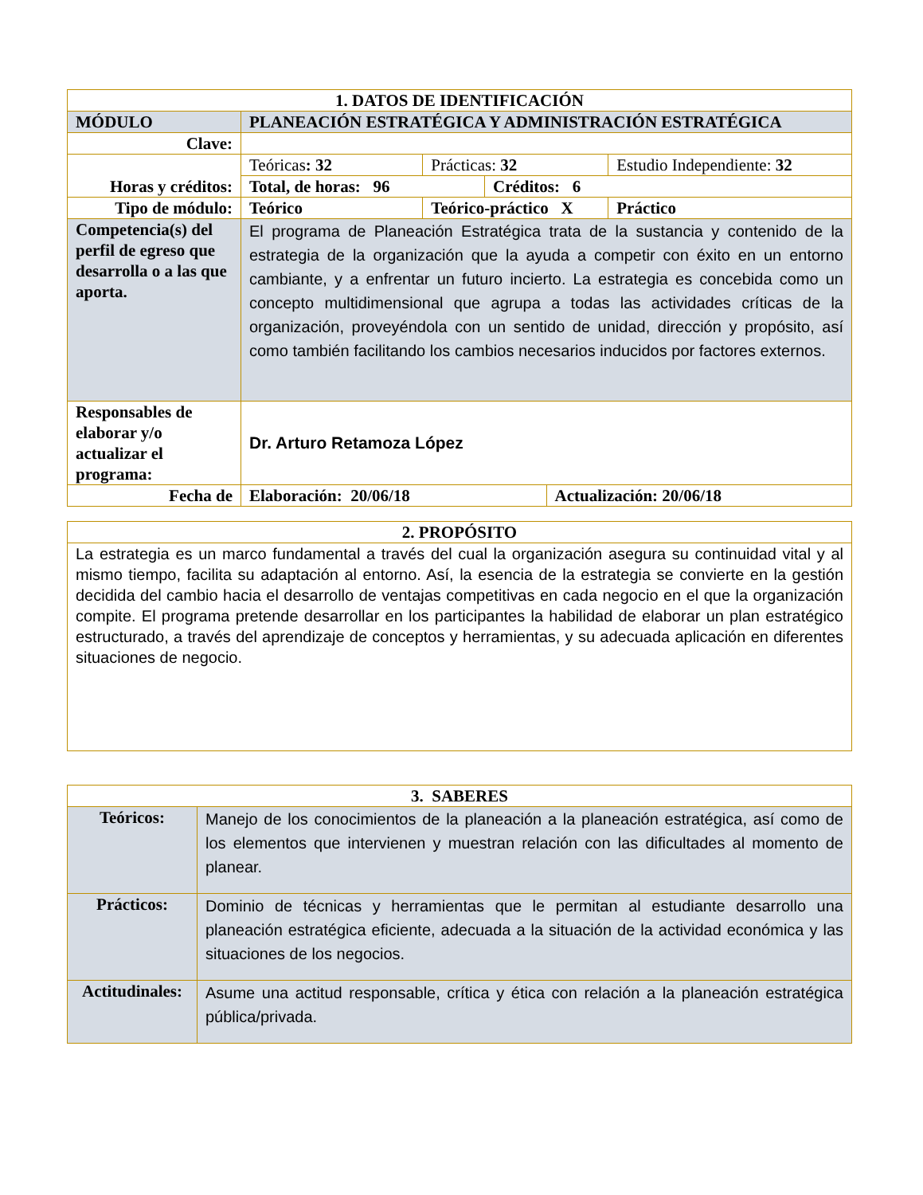| 1. DATOS DE IDENTIFICACIÓN | | | | | |
| --- | --- | --- | --- | --- | --- |
| MÓDULO | PLANEACIÓN ESTRATÉGICA Y ADMINISTRACIÓN ESTRATÉGICA | | | | |
| Clave: | | | | | |
| Horas y créditos: | Teóricas : 32 | Prácticas: 32 | | | Estudio Independiente: 32 |
| | Total, de horas: 96 | | Créditos: 6 | | |
| Tipo de módulo: | Teórico | Teórico-práctico X | | | Práctico |
| Competencia(s) del perfil de egreso que desarrolla o a las que aporta. | El programa de Planeación Estratégica trata de la sustancia y contenido de la estrategia de la organización que la ayuda a competir con éxito en un entorno cambiante, y a enfrentar un futuro incierto. La estrategia es concebida como un concepto multidimensional que agrupa a todas las actividades críticas de la organización, proveyéndola con un sentido de unidad, dirección y propósito, así como también facilitando los cambios necesarios inducidos por factores externos. | | | | |
| Responsables de elaborar y/o actualizar el programa: | Dr. Arturo Retamoza López | | | | |
| Fecha de | Elaboración: 20/06/18 | | | Actualización: 20/06/18 | |
| 2. PROPÓSITO |
| --- |
| La estrategia es un marco fundamental a través del cual la organización asegura su continuidad vital y al mismo tiempo, facilita su adaptación al entorno. Así, la esencia de la estrategia se convierte en la gestión decidida del cambio hacia el desarrollo de ventajas competitivas en cada negocio en el que la organización compite. El programa pretende desarrollar en los participantes la habilidad de elaborar un plan estratégico estructurado, a través del aprendizaje de conceptos y herramientas, y su adecuada aplicación en diferentes situaciones de negocio. |
| 3. SABERES | |
| --- | --- |
| Teóricos: | Manejo de los conocimientos de la planeación a la planeación estratégica, así como de los elementos que intervienen y muestran relación con las dificultades al momento de planear. |
| Prácticos: | Dominio de técnicas y herramientas que le permitan al estudiante desarrollo una planeación estratégica eficiente, adecuada a la situación de la actividad económica y las situaciones de los negocios. |
| Actitudinales: | Asume una actitud responsable, crítica y ética con relación a la planeación estratégica pública/privada. |